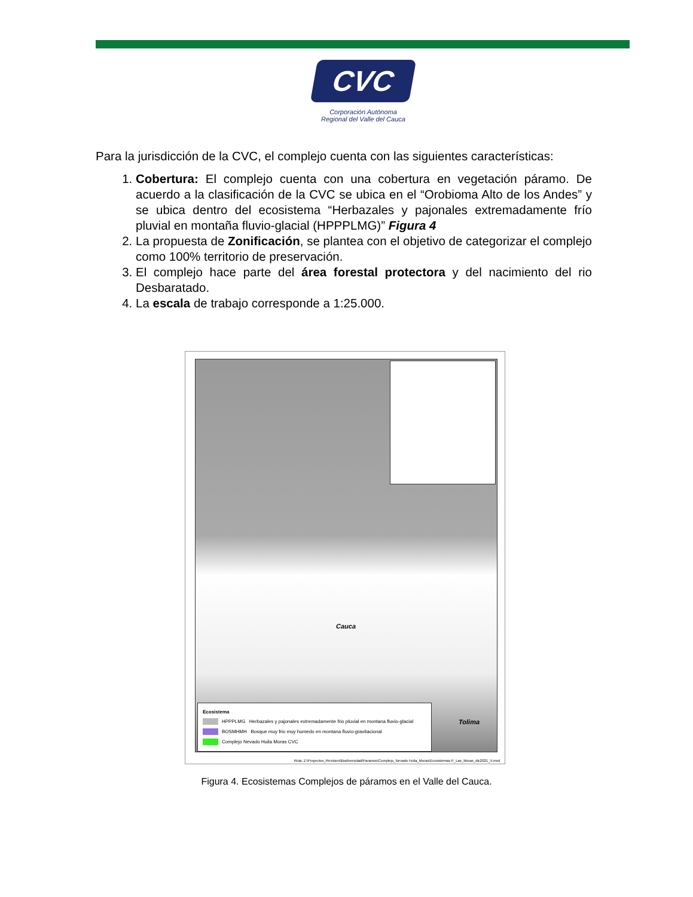CVC
Corporación Autónoma
Regional del Valle del Cauca
Para la jurisdicción de la CVC, el complejo cuenta con las siguientes características:
1. Cobertura: El complejo cuenta con una cobertura en vegetación páramo. De acuerdo a la clasificación de la CVC se ubica en el “Orobioma Alto de los Andes” y se ubica dentro del ecosistema “Herbazales y pajonales extremadamente frío pluvial en montaña fluvio-glacial (HPPPLMG)” Figura 4
2. La propuesta de Zonificación, se plantea con el objetivo de categorizar el complejo como 100% territorio de preservación.
3. El complejo hace parte del área forestal protectora y del nacimiento del rio Desbaratado.
4. La escala de trabajo corresponde a 1:25.000.
Cauca
Tolima
Ecosistema
HPPPLMG Herbazales y pajonales extremadamente frio pluvial en montana fluvio-glacial
BOSMHMH Bosque muy frio muy humedo en montana fluvio-gravitacional
Complejo Nevado Huila Moras CVC
Ruta: Z:\Proyectos_Revision\Biodiversidad\Paramos\Complejo_Nevado Huila_Moras\Ecosistemas P_Las_Moras_dic2021_V.mxd
Figura 4. Ecosistemas Complejos de páramos en el Valle del Cauca.